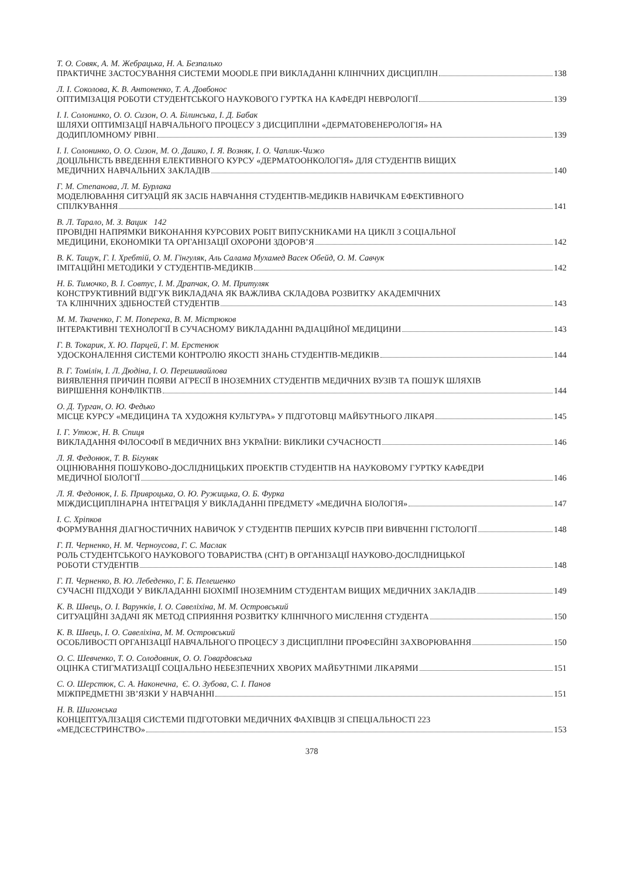Т. О. Совяк, А. М. Жебрацька, Н. А. Безпалько
ПРАКТИЧНЕ ЗАСТОСУВАННЯ СИСТЕМИ MOODLE ПРИ ВИКЛАДАННІ КЛІНІЧНИХ ДИСЦИПЛІН 138
Л. І. Соколова, К. В. Антоненко, Т. А. Довбонос
ОПТИМІЗАЦІЯ РОБОТИ СТУДЕНТСЬКОГО НАУКОВОГО ГУРТКА НА КАФЕДРІ НЕВРОЛОГІЇ 139
І. І. Солонинко, О. О. Сизон, О. А. Білинська, І. Д. Бабак
ШЛЯХИ ОПТИМІЗАЦІЇ НАВЧАЛЬНОГО ПРОЦЕСУ З ДИСЦИПЛІНИ «ДЕРМАТОВЕНЕРОЛОГІЯ» НА
ДОДИПЛОМНОМУ РІВНІ 139
І. І. Солонинко, О. О. Сизон, М. О. Дашко, І. Я. Возняк, І. О. Чаплик-Чижо
ДОЦІЛЬНІСТЬ ВВЕДЕННЯ ЕЛЕКТИВНОГО КУРСУ «ДЕРМАТООНКОЛОГІЯ» ДЛЯ СТУДЕНТІВ ВИЩИХ
МЕДИЧНИХ НАВЧАЛЬНИХ ЗАКЛАДІВ 140
Г. М. Степанова, Л. М. Бурлака
МОДЕЛЮВАННЯ СИТУАЦІЙ ЯК ЗАСІБ НАВЧАННЯ СТУДЕНТІВ-МЕДИКІВ НАВИЧКАМ ЕФЕКТИВНОГО
СПІЛКУВАННЯ 141
В. Л. Тарало, М. З. Вацик 142
ПРОВІДНІ НАПРЯМКИ ВИКОНАННЯ КУРСОВИХ РОБІТ ВИПУСКНИКАМИ НА ЦИКЛІ З СОЦІАЛЬНОЇ
МЕДИЦИНИ, ЕКОНОМІКИ ТА ОРГАНІЗАЦІЇ ОХОРОНИ ЗДОРОВ’Я 142
В. К. Тащук, Г. І. Хребтій, О. М. Гінгуляк, Аль Салама Мухамед Васек Обейд, О. М. Савчук
ІМІТАЦІЙНІ МЕТОДИКИ У СТУДЕНТІВ-МЕДИКІВ 142
Н. Б. Тимочко, В. І. Совтус, І. М. Драпчак, О. М. Притуляк
КОНСТРУКТИВНИЙ ВІДГУК ВИКЛАДАЧА ЯК ВАЖЛИВА СКЛАДОВА РОЗВИТКУ АКАДЕМІЧНИХ
ТА КЛІНІЧНИХ ЗДІБНОСТЕЙ СТУДЕНТІВ 143
М. М. Ткаченко, Г. М. Поперека, В. М. Містрюков
ІНТЕРАКТИВНІ ТЕХНОЛОГІЇ В СУЧАСНОМУ ВИКЛАДАННІ РАДІАЦІЙНОЇ МЕДИЦИНИ 143
Г. В. Токарик, Х. Ю. Парцей, Г. М. Ерстенюк
УДОСКОНАЛЕННЯ СИСТЕМИ КОНТРОЛЮ ЯКОСТІ ЗНАНЬ СТУДЕНТІВ-МЕДИКІВ 144
В. Г. Томілін, І. Л. Дюдіна, І. О. Перешивайлова
ВИЯВЛЕННЯ ПРИЧИН ПОЯВИ АГРЕСІЇ В ІНОЗЕМНИХ СТУДЕНТІВ МЕДИЧНИХ ВУЗІВ ТА ПОШУК ШЛЯХІВ
ВИРІШЕННЯ КОНФЛІКТІВ 144
О. Д. Турган, О. Ю. Федько
МІСЦЕ КУРСУ «МЕДИЦИНА ТА ХУДОЖНЯ КУЛЬТУРА» У ПІДГОТОВЦІ МАЙБУТНЬОГО ЛІКАРЯ 145
І. Г. Утюж, Н. В. Спиця
ВИКЛАДАННЯ ФІЛОСОФІЇ В МЕДИЧНИХ ВНЗ УКРАЇНИ: ВИКЛИКИ СУЧАСНОСТІ 146
Л. Я. Федонюк, Т. В. Бігуняк
ОЦІНЮВАННЯ ПОШУКОВО-ДОСЛІДНИЦЬКИХ ПРОЕКТІВ СТУДЕНТІВ НА НАУКОВОМУ ГУРТКУ КАФЕДРИ
МЕДИЧНОЇ БІОЛОГІЇ 146
Л. Я. Федонюк, І. Б. Привроцька, О. Ю. Ружицька, О. Б. Фурка
МІЖДИСЦИПЛІНАРНА ІНТЕГРАЦІЯ У ВИКЛАДАННІ ПРЕДМЕТУ «МЕДИЧНА БІОЛОГІЯ» 147
І. С. Хріпков
ФОРМУВАННЯ ДІАГНОСТИЧНИХ НАВИЧОК У СТУДЕНТІВ ПЕРШИХ КУРСІВ ПРИ ВИВЧЕННІ ГІСТОЛОГІЇ 148
Г. П. Черненко, Н. М. Черноусова, Г. С. Маслак
РОЛЬ СТУДЕНТСЬКОГО НАУКОВОГО ТОВАРИСТВА (СНТ) В ОРГАНІЗАЦІЇ НАУКОВО-ДОСЛІДНИЦЬКОЇ
РОБОТИ СТУДЕНТІВ 148
Г. П. Черненко, В. Ю. Лебеденко, Г. Б. Пелешенко
СУЧАСНІ ПІДХОДИ У ВИКЛАДАННІ БІОХІМІЇ ІНОЗЕМНИМ СТУДЕНТАМ ВИЩИХ МЕДИЧНИХ ЗАКЛАДІВ 149
К. В. Швець, О. І. Варунків, І. О. Савеліхіна, М. М. Островський
СИТУАЦІЙНІ ЗАДАЧІ ЯК МЕТОД СПРИЯННЯ РОЗВИТКУ КЛІНІЧНОГО МИСЛЕННЯ СТУДЕНТА 150
К. В. Швець, І. О. Савеліхіна, М. М. Островський
ОСОБЛИВОСТІ ОРГАНІЗАЦІЇ НАВЧАЛЬНОГО ПРОЦЕСУ З ДИСЦИПЛІНИ ПРОФЕСІЙНІ ЗАХВОРЮВАННЯ 150
О. С. Шевченко, Т. О. Солодовник, О. О. Говардовська
ОЦІНКА СТИГМАТИЗАЦІЇ СОЦІАЛЬНО НЕБЕЗПЕЧНИХ ХВОРИХ МАЙБУТНІМИ ЛІКАРЯМИ 151
С. О. Шерстюк, С. А. Наконечна, Є. О. Зубова, С. І. Панов
МІЖПРЕДМЕТНІ ЗВ’ЯЗКИ У НАВЧАННІ 151
Н. В. Шигонська
КОНЦЕПТУАЛІЗАЦІЯ СИСТЕМИ ПІДГОТОВКИ МЕДИЧНИХ ФАХІВЦІВ ЗІ СПЕЦІАЛЬНОСТІ 223
«МЕДСЕСТРИНСТВО» 153
378